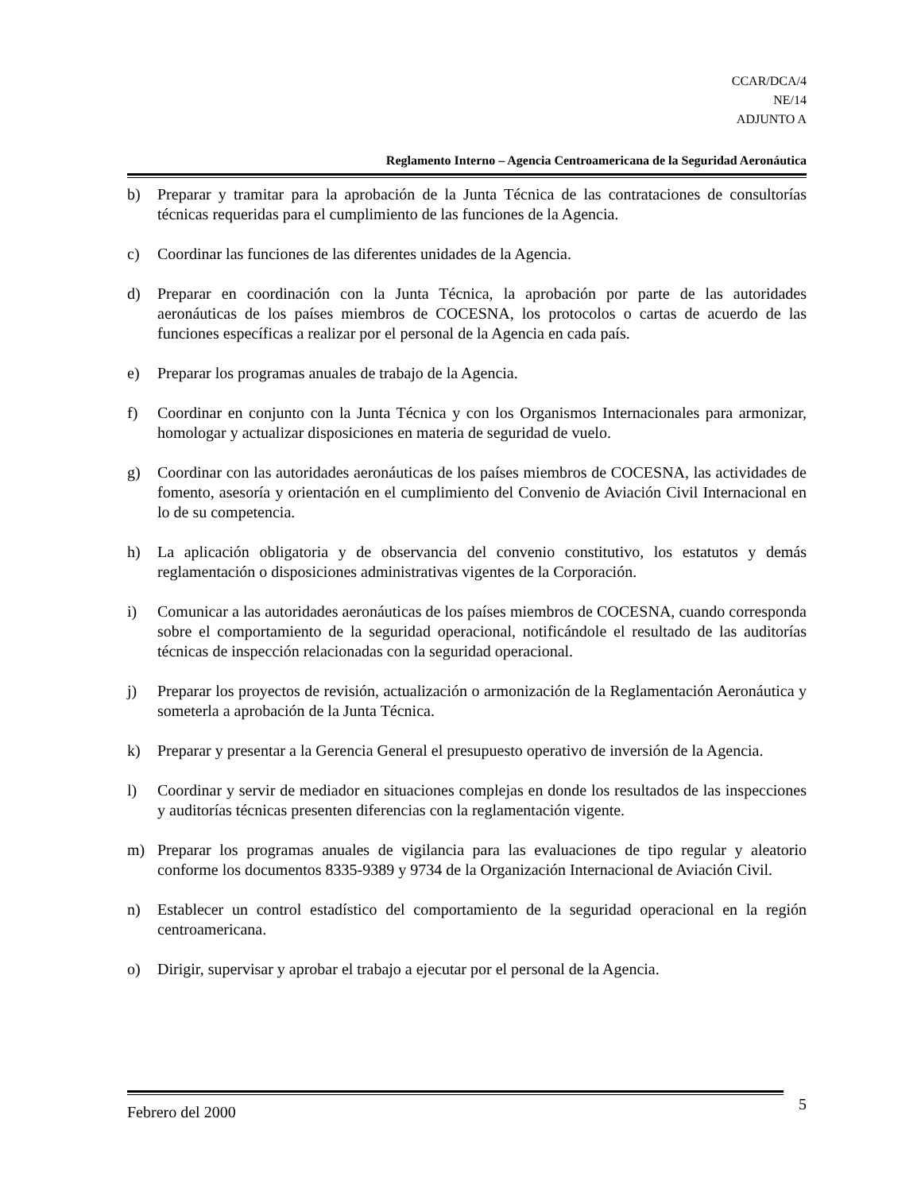CCAR/DCA/4
NE/14
ADJUNTO A
Reglamento Interno – Agencia Centroamericana de la Seguridad Aeronáutica
b) Preparar y tramitar para la aprobación de la Junta Técnica de las contrataciones de consultorías técnicas requeridas para el cumplimiento de las funciones de la Agencia.
c) Coordinar las funciones de las diferentes unidades de la Agencia.
d) Preparar en coordinación con la Junta Técnica, la aprobación por parte de las autoridades aeronáuticas de los países miembros de COCESNA, los protocolos o cartas de acuerdo de las funciones específicas a realizar por el personal de la Agencia en cada país.
e) Preparar los programas anuales de trabajo de la Agencia.
f) Coordinar en conjunto con la Junta Técnica y con los Organismos Internacionales para armonizar, homologar y actualizar disposiciones en materia de seguridad de vuelo.
g) Coordinar con las autoridades aeronáuticas de los países miembros de COCESNA, las actividades de fomento, asesoría y orientación en el cumplimiento del Convenio de Aviación Civil Internacional en lo de su competencia.
h) La aplicación obligatoria y de observancia del convenio constitutivo, los estatutos y demás reglamentación o disposiciones administrativas vigentes de la Corporación.
i) Comunicar a las autoridades aeronáuticas de los países miembros de COCESNA, cuando corresponda sobre el comportamiento de la seguridad operacional, notificándole el resultado de las auditorías técnicas de inspección relacionadas con la seguridad operacional.
j) Preparar los proyectos de revisión, actualización o armonización de la Reglamentación Aeronáutica y someterla a aprobación de la Junta Técnica.
k) Preparar y presentar a la Gerencia General el presupuesto operativo de inversión de la Agencia.
l) Coordinar y servir de mediador en situaciones complejas en donde los resultados de las inspecciones y auditorías técnicas presenten diferencias con la reglamentación vigente.
m) Preparar los programas anuales de vigilancia para las evaluaciones de tipo regular y aleatorio conforme los documentos 8335-9389 y 9734 de la Organización Internacional de Aviación Civil.
n) Establecer un control estadístico del comportamiento de la seguridad operacional en la región centroamericana.
o) Dirigir, supervisar y aprobar el trabajo a ejecutar por el personal de la Agencia.
Febrero del 2000 5